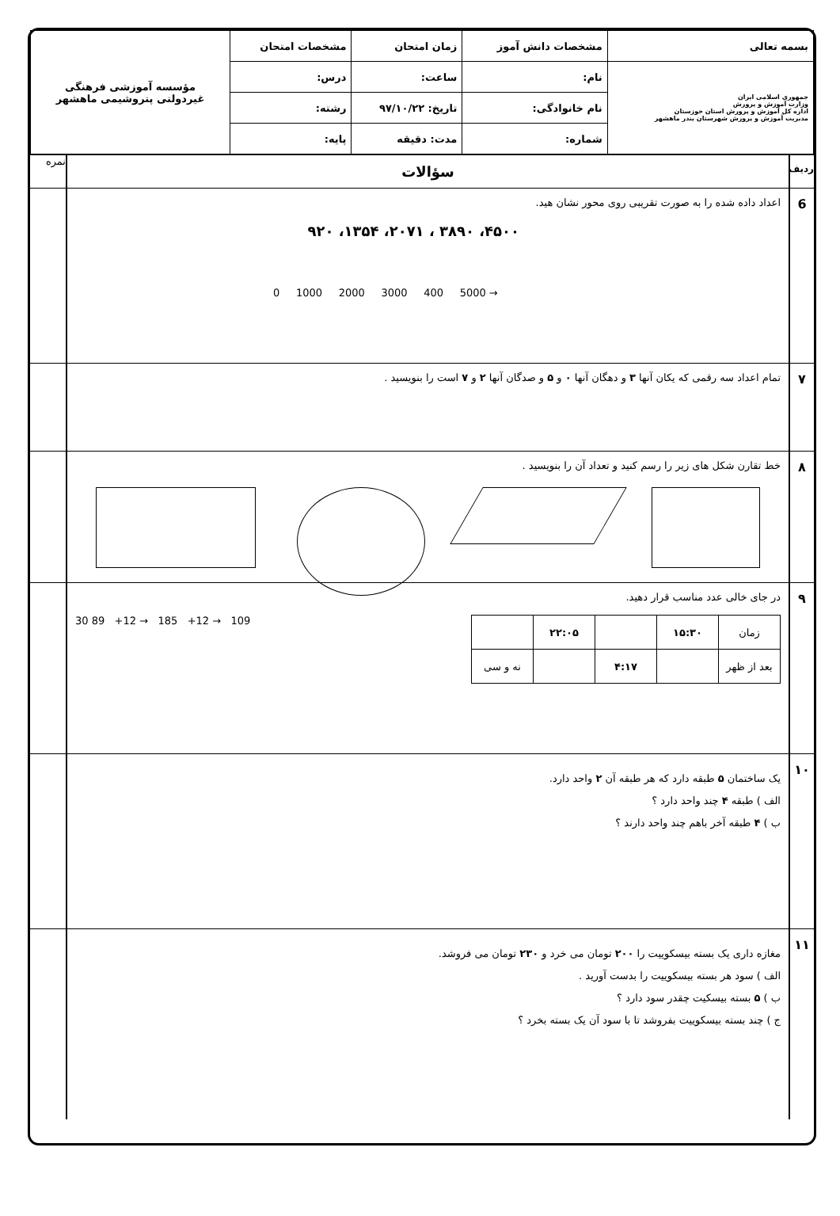| بسمه تعالی | مشخصات دانش آموز | زمان امتحان | مشخصات امتحان | مؤسسه آموزشی فرهنگی غیردولتی پتروشیمی ماهشهر |
| جمهوری اسلامی ایران وزارت آموزش و پرورش اداره کل آموزش و پرورش استان خوزستان مدیریت آموزش و پرورش شهرستان بندر ماهشهر | نام: | ساعت: | درس: | |
| | نام خانوادگی: | تاریخ: ۹۷/۱۰/۲۲ | رشته: | |
| | شماره: | مدت: دقیقه | پایه: | |
ردیف
سؤالات
نمره
6
اعداد داده شده را به صورت تقریبی روی محور نشان هید.
۴۵۰۰، ۳۸۹۰ ، ۲۰۷۱، ۱۳۵۴، ۹۲۰
0 1000 2000 3000 400 5000 →
۷
تمام اعداد سه رقمی که یکان آنها ۳ و دهگان آنها ۰ و ۵ و صدگان آنها ۲ و ۷ است را بنویسید .
۸
خط تقارن شکل های زیر را رسم کنید و تعداد آن را بنویسید .
۹
در جای خالی عدد مناسب قرار دهید.
| زمان | ۱۵:۳۰ | | ۲۲:۰۵ | |
| بعد از ظهر | | ۴:۱۷ | | نه و سی |
30 89 +12 → 185 +12 → 109
۱۰
یک ساختمان ۵ طبقه دارد که هر طبقه آن ۲ واحد دارد.
الف ) طبقه ۴ چند واحد دارد ؟
ب ) ۴ طبقه آخر باهم چند واحد دارند ؟
۱۱
مغازه داری یک بسته بیسکوییت را ۲۰۰ تومان می خرد و ۲۳۰ تومان می فروشد.
الف ) سود هر بسته بیسکوییت را بدست آورید .
ب ) ۵ بسته بیسکیت چقدر سود دارد ؟
ج ) چند بسته بیسکوییت بفروشد تا با سود آن یک بسته بخرد ؟